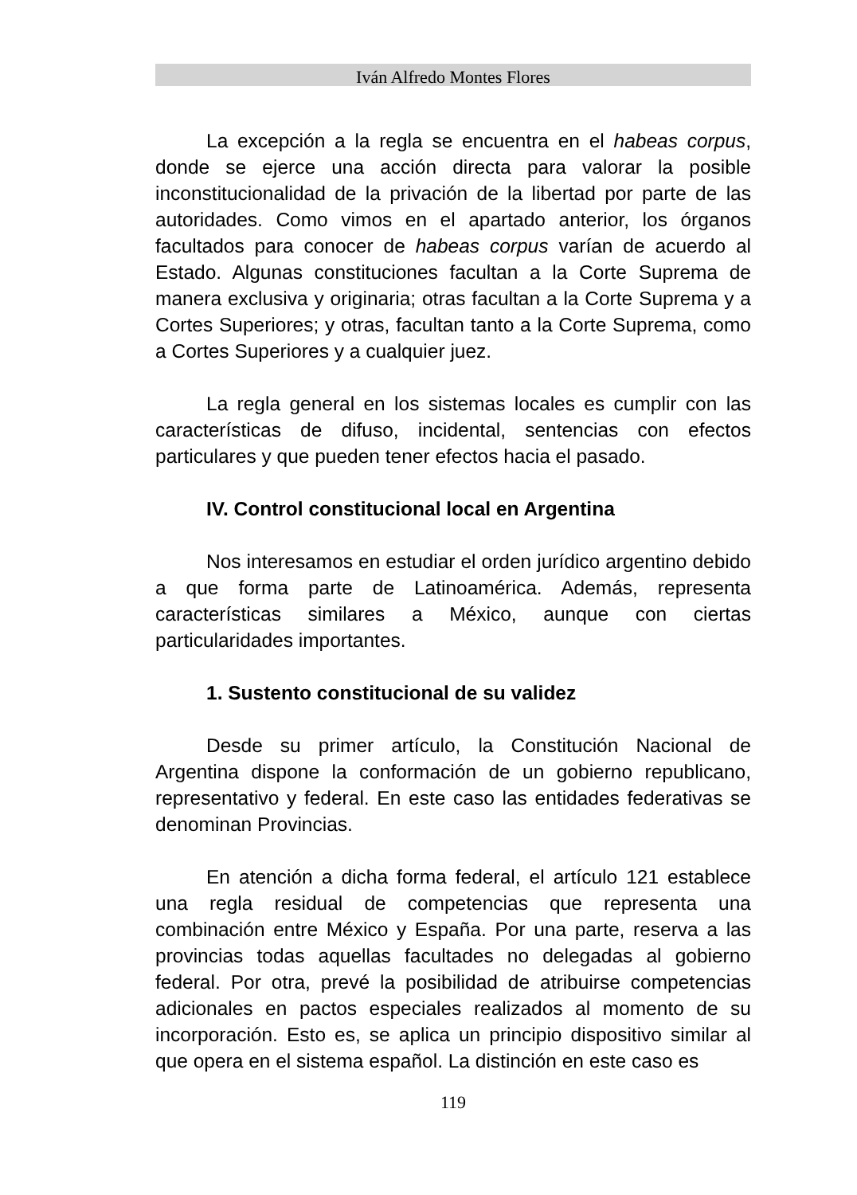Iván Alfredo Montes Flores
La excepción a la regla se encuentra en el habeas corpus, donde se ejerce una acción directa para valorar la posible inconstitucionalidad de la privación de la libertad por parte de las autoridades. Como vimos en el apartado anterior, los órganos facultados para conocer de habeas corpus varían de acuerdo al Estado. Algunas constituciones facultan a la Corte Suprema de manera exclusiva y originaria; otras facultan a la Corte Suprema y a Cortes Superiores; y otras, facultan tanto a la Corte Suprema, como a Cortes Superiores y a cualquier juez.
La regla general en los sistemas locales es cumplir con las características de difuso, incidental, sentencias con efectos particulares y que pueden tener efectos hacia el pasado.
IV. Control constitucional local en Argentina
Nos interesamos en estudiar el orden jurídico argentino debido a que forma parte de Latinoamérica. Además, representa características similares a México, aunque con ciertas particularidades importantes.
1. Sustento constitucional de su validez
Desde su primer artículo, la Constitución Nacional de Argentina dispone la conformación de un gobierno republicano, representativo y federal. En este caso las entidades federativas se denominan Provincias.
En atención a dicha forma federal, el artículo 121 establece una regla residual de competencias que representa una combinación entre México y España. Por una parte, reserva a las provincias todas aquellas facultades no delegadas al gobierno federal. Por otra, prevé la posibilidad de atribuirse competencias adicionales en pactos especiales realizados al momento de su incorporación. Esto es, se aplica un principio dispositivo similar al que opera en el sistema español. La distinción en este caso es
119